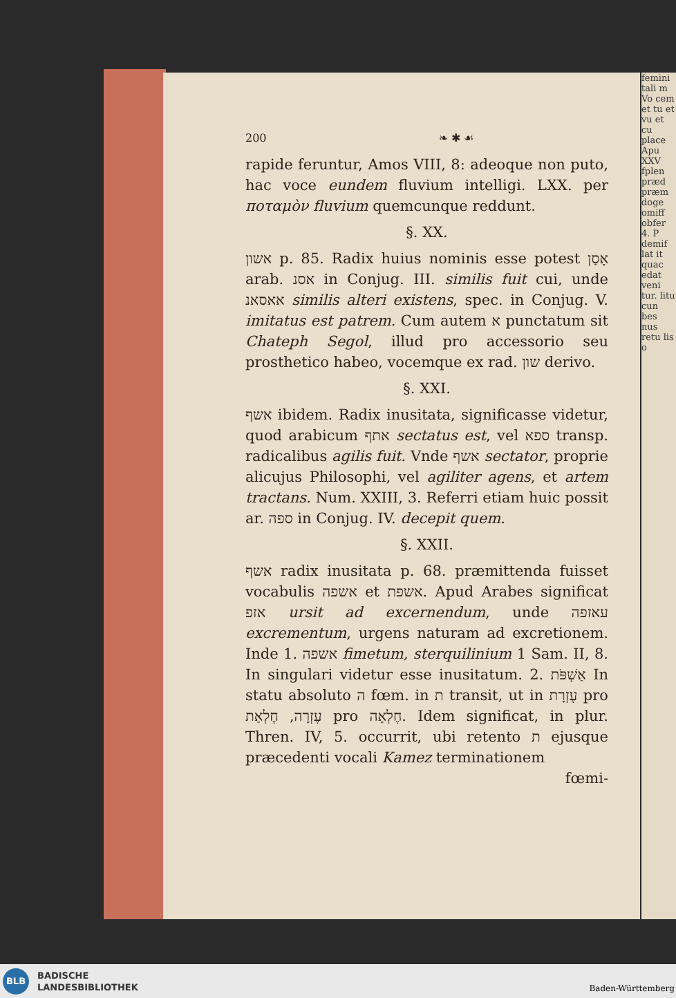femini tali m Vo cem et tu et vu et cu place Apu XXV fplen præd præm doge omiff obfer 4. P demif lat it quac edat veni tur. litu cun bes nus retu lis o
200 ❧ ✱ ☙
rapide feruntur, Amos VIII, 8: adeoque non puto, hac voce eundem fluvium intelligi. LXX. per ποταμὸν fluvium quemcunque reddunt.
§. XX.
אשון p. 85. Radix huius nominis esse potest אָסַן arab. אסנ in Conjug. III. similis fuit cui, unde אאסאנ similis alteri existens, spec. in Conjug. V. imitatus est patrem. Cum autem א punctatum sit Chateph Segol, illud pro accessorio seu prosthetico habeo, vocemque ex rad. שון derivo.
§. XXI.
אשף ibidem. Radix inusitata, significasse videtur, quod arabicum אתף sectatus est, vel ספא transp. radicalibus agilis fuit. Vnde אשף sectator, proprie alicujus Philosophi, vel agiliter agens, et artem tractans. Num. XXIII, 3. Referri etiam huic possit ar. ספה in Conjug. IV. decepit quem.
§. XXII.
אשף radix inusitata p. 68. præmittenda fuisset vocabulis אשפה et אשפת. Apud Arabes significat אזפ ursit ad excernendum, unde עאזפה excrementum, urgens naturam ad excretionem. Inde 1. אשפה fimetum, sterquilinium 1 Sam. II, 8. In singulari videtur esse inusitatum. 2. אַשְׁפֹּת In statu absoluto ה fœm. in ת transit, ut in עֶזְרָת pro עֶזְרָה, חֶלְאַת pro חֶלְאָה. Idem significat, in plur. Thren. IV, 5. occurrit, ubi retento ת ejusque præcedenti vocali Kamez terminationem
fœmi-
BLB
BADISCHE
LANDESBIBLIOTHEK
Baden-Württemberg